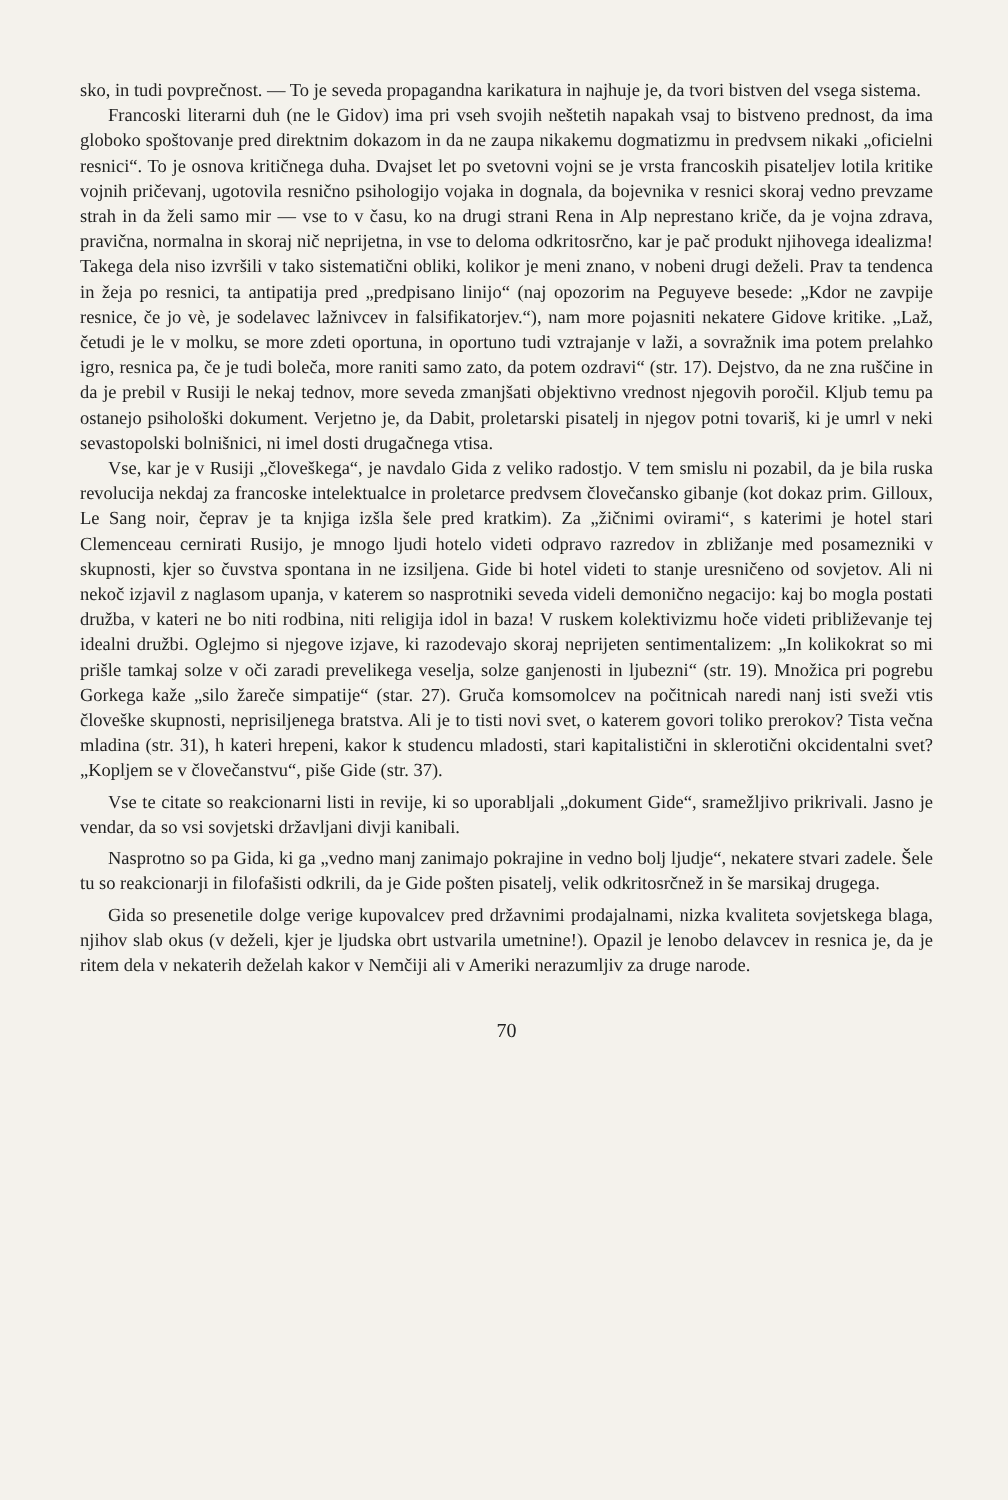sko, in tudi povprečnost. — To je seveda propagandna karikatura in najhuje je, da tvori bistven del vsega sistema.
Francoski literarni duh (ne le Gidov) ima pri vseh svojih neštetih napakah vsaj to bistveno prednost, da ima globoko spoštovanje pred direktnim dokazom in da ne zaupa nikakemu dogmatizmu in predvsem nikaki „oficielni resnici“. To je osnova kritičnega duha. Dvajset let po svetovni vojni se je vrsta francoskih pisateljev lotila kritike vojnih pričevanj, ugotovila resnično psihologijo vojaka in dognala, da bojevnika v resnici skoraj vedno prevzame strah in da želi samo mir — vse to v času, ko na drugi strani Rena in Alp neprestano kriče, da je vojna zdrava, pravična, normalna in skoraj nič neprijetna, in vse to deloma odkritosrčno, kar je pač produkt njihovega idealizma! Takega dela niso izvršili v tako sistematični obliki, kolikor je meni znano, v nobeni drugi deželi. Prav ta tendenca in žeja po resnici, ta antipatija pred „predpisano linijo“ (naj opozorim na Peguyeve besede: „Kdor ne zavpije resnice, če jo vè, je sodelavec lažnivcev in falsifikatorjev.“), nam more pojasniti nekatere Gidove kritike. „Laž, četudi je le v molku, se more zdeti oportuna, in oportuno tudi vztrajanje v laži, a sovražnik ima potem prelahko igro, resnica pa, če je tudi boleča, more raniti samo zato, da potem ozdravi“ (str. 17). Dejstvo, da ne zna ruščine in da je prebil v Rusiji le nekaj tednov, more seveda zmanjšati objektivno vrednost njegovih poročil. Kljub temu pa ostanejo psihološki dokument. Verjetno je, da Dabit, proletarski pisatelj in njegov potni tovariš, ki je umrl v neki sevastopolski bolnišnici, ni imel dosti drugačnega vtisa.
Vse, kar je v Rusiji „človeškega“, je navdalo Gida z veliko radostjo. V tem smislu ni pozabil, da je bila ruska revolucija nekdaj za francoske intelektualce in proletarce predvsem človečansko gibanje (kot dokaz prim. Gilloux, Le Sang noir, čeprav je ta knjiga izšla šele pred kratkim). Za „žičnimi ovirami“, s katerimi je hotel stari Clemenceau cernirati Rusijo, je mnogo ljudi hotelo videti odpravo razredov in zbližanje med posamezniki v skupnosti, kjer so čuvstva spontana in ne izsiljena. Gide bi hotel videti to stanje uresničeno od sovjetov. Ali ni nekoč izjavil z naglasom upanja, v katerem so nasprotniki seveda videli demonično negacijo: kaj bo mogla postati družba, v kateri ne bo niti rodbina, niti religija idol in baza! V ruskem kolektivizmu hoče videti približevanje tej idealni družbi. Oglejmo si njegove izjave, ki razodevajo skoraj neprijeten sentimentalizem: „In kolikokrat so mi prišle tamkaj solze v oči zaradi prevelikega veselja, solze ganjenosti in ljubezni“ (str. 19). Množica pri pogrebu Gorkega kaže „silo žareče simpatije“ (star. 27). Gruča komsomolcev na počitnicah naredi nanj isti sveži vtis človeške skupnosti, neprisiljenega bratstva. Ali je to tisti novi svet, o katerem govori toliko prerokov? Tista večna mladina (str. 31), h kateri hrepeni, kakor k studencu mladosti, stari kapitalistični in sklerotični okcidentalni svet? „Kopljem se v človečanstvu“, piše Gide (str. 37).
Vse te citate so reakcionarni listi in revije, ki so uporabljali „dokument Gide“, sramežljivo prikrivali. Jasno je vendar, da so vsi sovjetski državljani divji kanibali.
Nasprotno so pa Gida, ki ga „vedno manj zanimajo pokrajine in vedno bolj ljudje“, nekatere stvari zadele. Šele tu so reakcionarji in filofašisti odkrili, da je Gide pošten pisatelj, velik odkritosrčnež in še marsikaj drugega.
Gida so presenetile dolge verige kupovalcev pred državnimi prodajalnami, nizka kvaliteta sovjetskega blaga, njihov slab okus (v deželi, kjer je ljudska obrt ustvarila umetnine!). Opazil je lenobo delavcev in resnica je, da je ritem dela v nekaterih deželah kakor v Nemčiji ali v Ameriki nerazumljiv za druge narode.
70